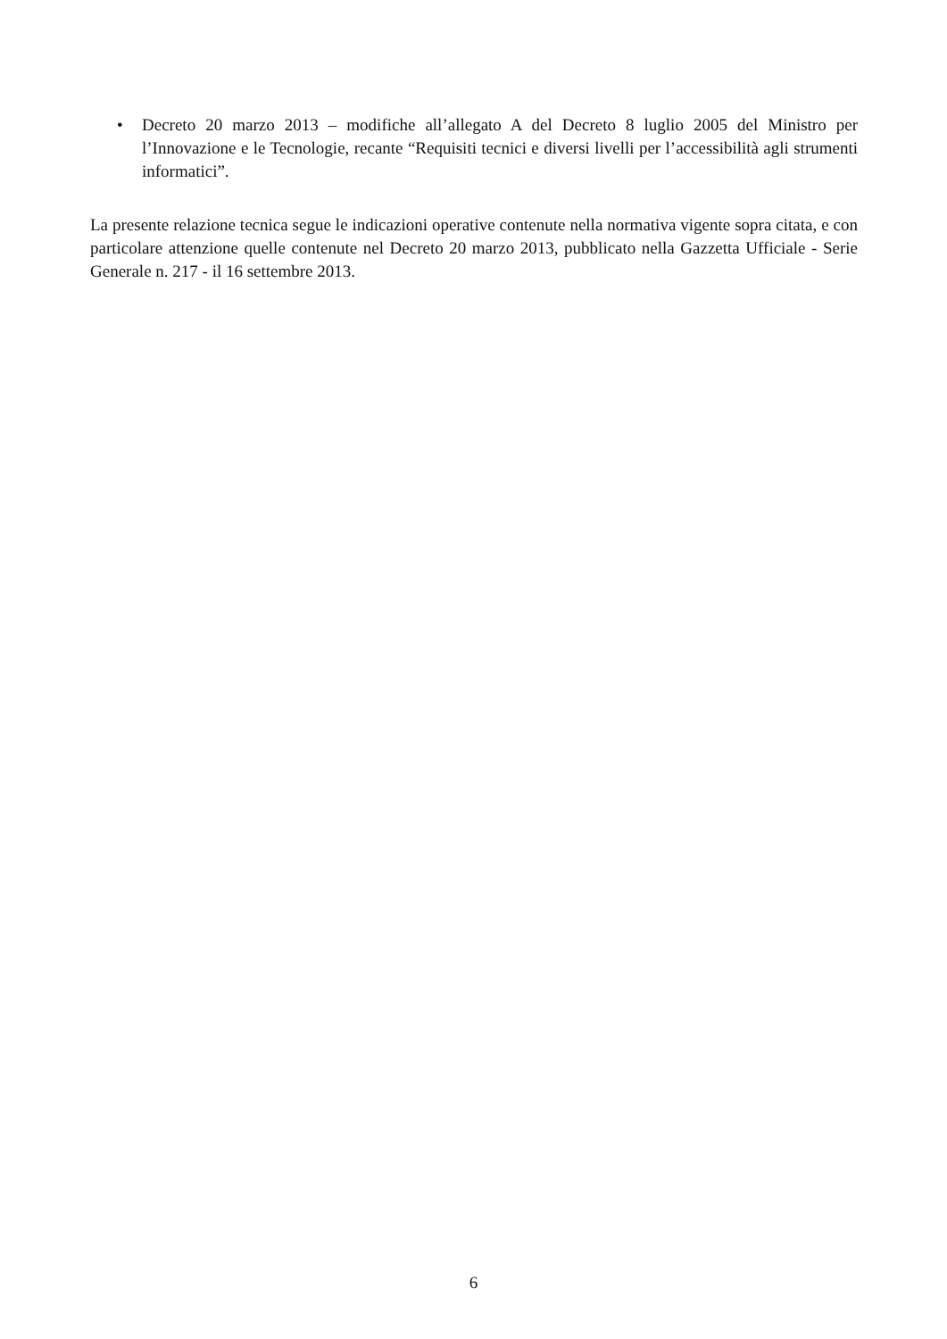• Decreto 20 marzo 2013 – modifiche all’allegato A del Decreto 8 luglio 2005 del Ministro per l’Innovazione e le Tecnologie, recante “Requisiti tecnici e diversi livelli per l’accessibilità agli strumenti informatici”.
La presente relazione tecnica segue le indicazioni operative contenute nella normativa vigente sopra citata, e con particolare attenzione quelle contenute nel Decreto 20 marzo 2013, pubblicato nella Gazzetta Ufficiale - Serie Generale n. 217 - il 16 settembre 2013.
6